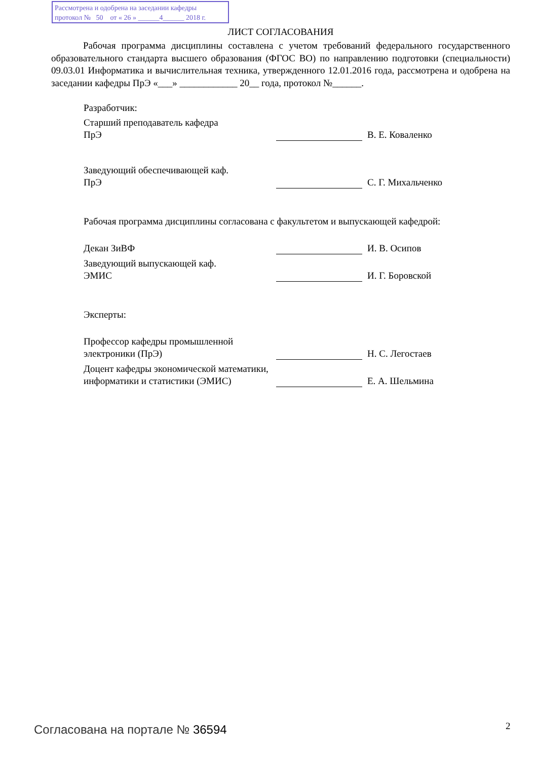Рассмотрена и одобрена на заседании кафедры
протокол № 50 от « 26 » ______4______ 2018 г.
ЛИСТ СОГЛАСОВАНИЯ
Рабочая программа дисциплины составлена с учетом требований федерального государственного образовательного стандарта высшего образования (ФГОС ВО) по направлению подготовки (специальности) 09.03.01 Информатика и вычислительная техника, утвержденного 12.01.2016 года, рассмотрена и одобрена на заседании кафедры ПрЭ «___» ____________ 20__ года, протокол №______.
Разработчик:
Старший преподаватель кафедра
ПрЭ
В. Е. Коваленко
Заведующий обеспечивающей каф.
ПрЭ
С. Г. Михальченко
Рабочая программа дисциплины согласована с факультетом и выпускающей кафедрой:
Декан ЗиВФ
И. В. Осипов
Заведующий выпускающей каф.
ЭМИС
И. Г. Боровской
Эксперты:
Профессор кафедры промышленной электроники (ПрЭ)
Н. С. Легостаев
Доцент кафедры экономической математики, информатики и статистики (ЭМИС)
Е. А. Шельмина
Согласована на портале № 36594 2